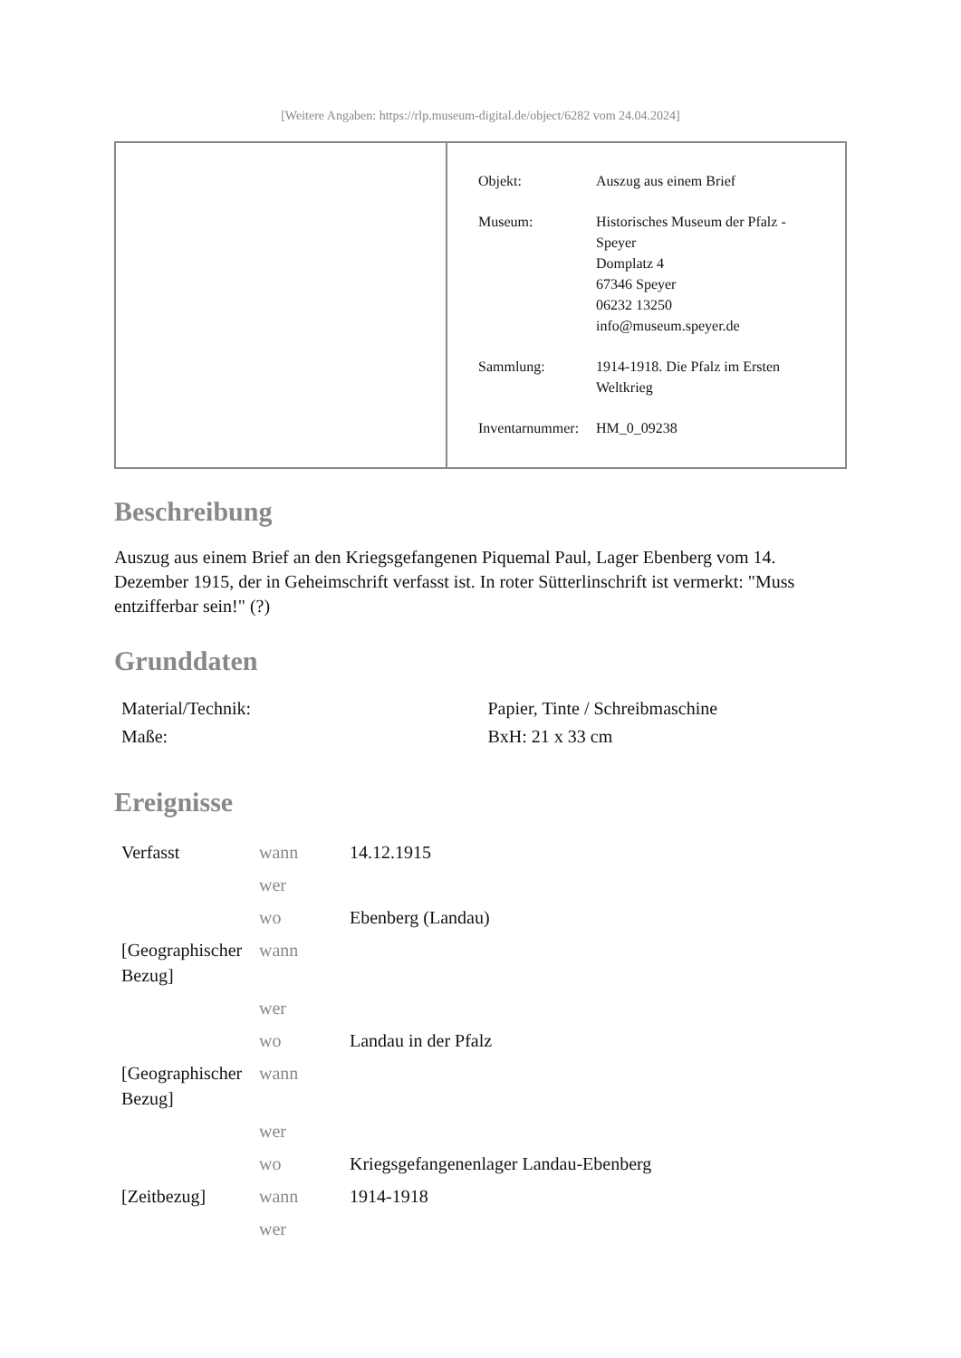[Weitere Angaben: https://rlp.museum-digital.de/object/6282 vom 24.04.2024]
| Objekt: | Auszug aus einem Brief |
| Museum: | Historisches Museum der Pfalz - Speyer Domplatz 4 67346 Speyer 06232 13250 info@museum.speyer.de |
| Sammlung: | 1914-1918. Die Pfalz im Ersten Weltkrieg |
| Inventarnummer: | HM_0_09238 |
Beschreibung
Auszug aus einem Brief an den Kriegsgefangenen Piquemal Paul, Lager Ebenberg vom 14. Dezember 1915, der in Geheimschrift verfasst ist. In roter Sütterlinschrift ist vermerkt: "Muss entzifferbar sein!" (?)
Grunddaten
| Material/Technik: | Papier, Tinte / Schreibmaschine |
| Maße: | BxH: 21 x 33 cm |
Ereignisse
| Verfasst | wann | 14.12.1915 |
| | wer | |
| | wo | Ebenberg (Landau) |
| [Geographischer Bezug] | wann | |
| | wer | |
| | wo | Landau in der Pfalz |
| [Geographischer Bezug] | wann | |
| | wer | |
| | wo | Kriegsgefangenenlager Landau-Ebenberg |
| [Zeitbezug] | wann | 1914-1918 |
| | wer | |